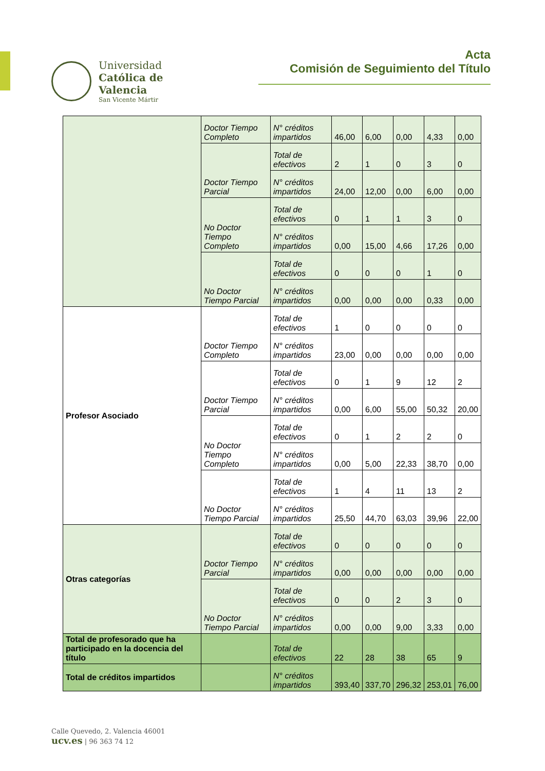Universidad
Católica de
Valencia
San Vicente Mártir
Acta
Comisión de Seguimiento del Título
| | Doctor Tiempo Completo | N° créditos impartidos | 46,00 | 6,00 | 0,00 | 4,33 | 0,00 |
| | Doctor Tiempo Parcial | Total de efectivos | 2 | 1 | 0 | 3 | 0 |
| | | N° créditos impartidos | 24,00 | 12,00 | 0,00 | 6,00 | 0,00 |
| | No Doctor Tiempo Completo | Total de efectivos | 0 | 1 | 1 | 3 | 0 |
| | | N° créditos impartidos | 0,00 | 15,00 | 4,66 | 17,26 | 0,00 |
| | No Doctor Tiempo Parcial | Total de efectivos | 0 | 0 | 0 | 1 | 0 |
| | | N° créditos impartidos | 0,00 | 0,00 | 0,00 | 0,33 | 0,00 |
| Profesor Asociado | Doctor Tiempo Completo | Total de efectivos | 1 | 0 | 0 | 0 | 0 |
| | | N° créditos impartidos | 23,00 | 0,00 | 0,00 | 0,00 | 0,00 |
| | Doctor Tiempo Parcial | Total de efectivos | 0 | 1 | 9 | 12 | 2 |
| | | N° créditos impartidos | 0,00 | 6,00 | 55,00 | 50,32 | 20,00 |
| | No Doctor Tiempo Completo | Total de efectivos | 0 | 1 | 2 | 2 | 0 |
| | | N° créditos impartidos | 0,00 | 5,00 | 22,33 | 38,70 | 0,00 |
| | No Doctor Tiempo Parcial | Total de efectivos | 1 | 4 | 11 | 13 | 2 |
| | | N° créditos impartidos | 25,50 | 44,70 | 63,03 | 39,96 | 22,00 |
| Otras categorías | Doctor Tiempo Parcial | Total de efectivos | 0 | 0 | 0 | 0 | 0 |
| | | N° créditos impartidos | 0,00 | 0,00 | 0,00 | 0,00 | 0,00 |
| | No Doctor Tiempo Parcial | Total de efectivos | 0 | 0 | 2 | 3 | 0 |
| | | N° créditos impartidos | 0,00 | 0,00 | 9,00 | 3,33 | 0,00 |
| Total de profesorado que ha participado en la docencia del título | | Total de efectivos | 22 | 28 | 38 | 65 | 9 |
| Total de créditos impartidos | | N° créditos impartidos | 393,40 | 337,70 | 296,32 | 253,01 | 76,00 |
Calle Quevedo, 2. Valencia 46001
ucv.es | 96 363 74 12